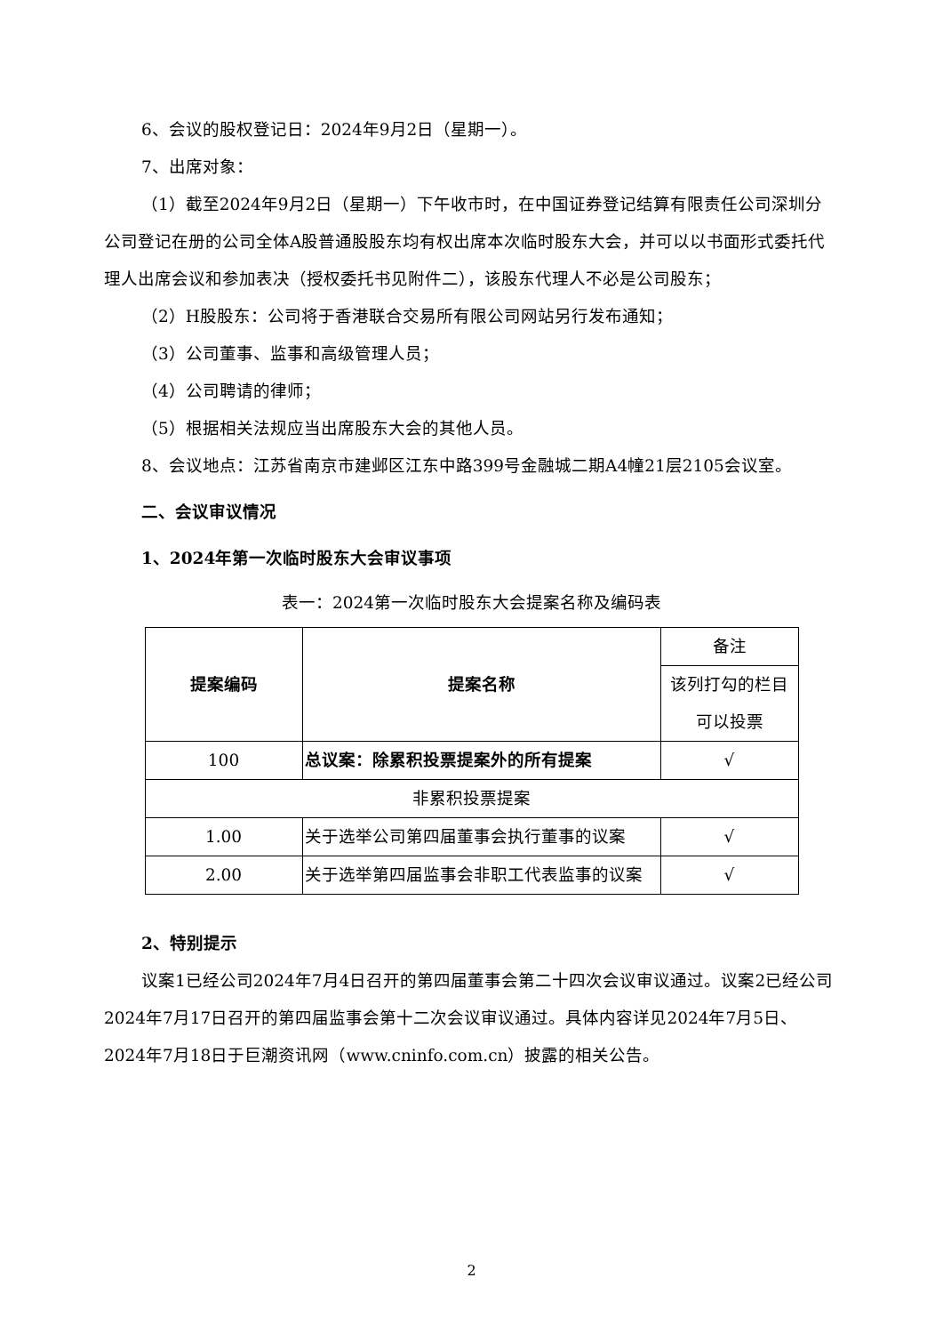6、会议的股权登记日：2024年9月2日（星期一）。
7、出席对象：
（1）截至2024年9月2日（星期一）下午收市时，在中国证券登记结算有限责任公司深圳分公司登记在册的公司全体A股普通股股东均有权出席本次临时股东大会，并可以以书面形式委托代理人出席会议和参加表决（授权委托书见附件二），该股东代理人不必是公司股东；
（2）H股股东：公司将于香港联合交易所有限公司网站另行发布通知；
（3）公司董事、监事和高级管理人员；
（4）公司聘请的律师；
（5）根据相关法规应当出席股东大会的其他人员。
8、会议地点：江苏省南京市建邺区江东中路399号金融城二期A4幢21层2105会议室。
二、会议审议情况
1、2024年第一次临时股东大会审议事项
表一：2024第一次临时股东大会提案名称及编码表
| 提案编码 | 提案名称 | 备注 |
| | | 该列打勾的栏目可以投票 |
| 100 | 总议案：除累积投票提案外的所有提案 | √ |
| 非累积投票提案 | | |
| 1.00 | 关于选举公司第四届董事会执行董事的议案 | √ |
| 2.00 | 关于选举第四届监事会非职工代表监事的议案 | √ |
2、特别提示
议案1已经公司2024年7月4日召开的第四届董事会第二十四次会议审议通过。议案2已经公司2024年7月17日召开的第四届监事会第十二次会议审议通过。具体内容详见2024年7月5日、2024年7月18日于巨潮资讯网（www.cninfo.com.cn）披露的相关公告。
2